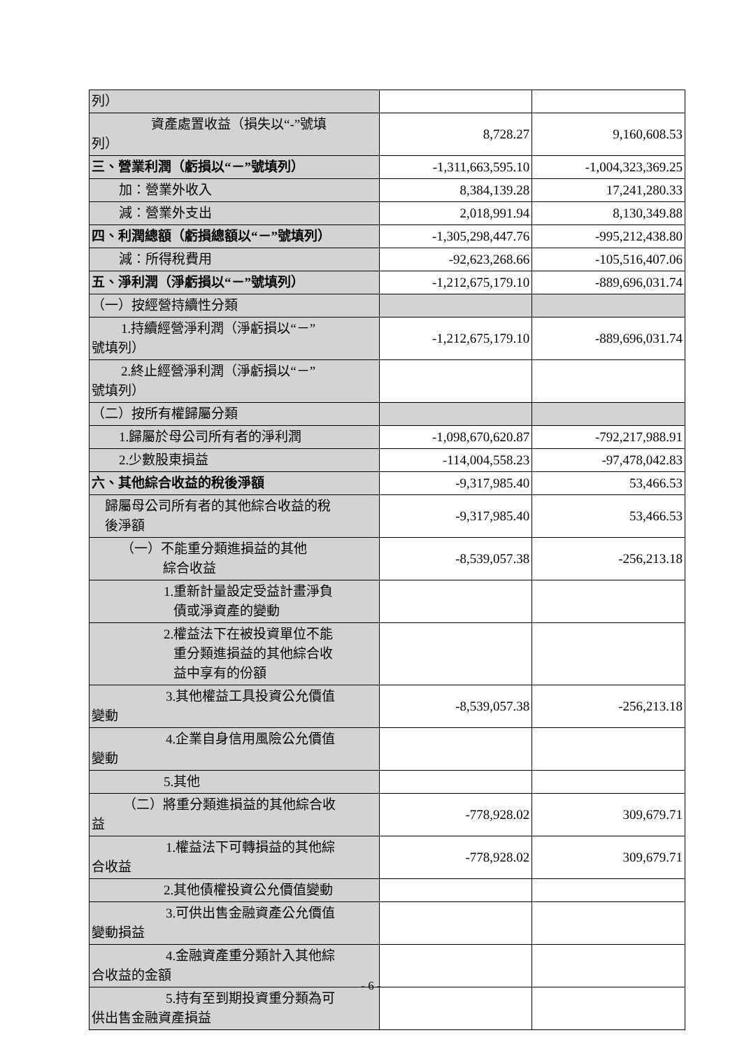| 列） | | |
| 資產處置收益（損失以“-”號填 列） | 8,728.27 | 9,160,608.53 |
| 三、營業利潤（虧損以“－”號填列） | -1,311,663,595.10 | -1,004,323,369.25 |
| 加：營業外收入 | 8,384,139.28 | 17,241,280.33 |
| 減：營業外支出 | 2,018,991.94 | 8,130,349.88 |
| 四、利潤總額（虧損總額以“－”號填列） | -1,305,298,447.76 | -995,212,438.80 |
| 減：所得稅費用 | -92,623,268.66 | -105,516,407.06 |
| 五、淨利潤（淨虧損以“－”號填列） | -1,212,675,179.10 | -889,696,031.74 |
| （一）按經營持續性分類 | | |
| 1.持續經營淨利潤（淨虧損以“－” 號填列） | -1,212,675,179.10 | -889,696,031.74 |
| 2.終止經營淨利潤（淨虧損以“－” 號填列） | | |
| （二）按所有權歸屬分類 | | |
| 1.歸屬於母公司所有者的淨利潤 | -1,098,670,620.87 | -792,217,988.91 |
| 2.少數股東損益 | -114,004,558.23 | -97,478,042.83 |
| 六、其他綜合收益的稅後淨額 | -9,317,985.40 | 53,466.53 |
| 歸屬母公司所有者的其他綜合收益的稅 後淨額 | -9,317,985.40 | 53,466.53 |
| （一）不能重分類進損益的其他 綜合收益 | -8,539,057.38 | -256,213.18 |
| 1.重新計量設定受益計畫淨負 債或淨資產的變動 | | |
| 2.權益法下在被投資單位不能 重分類進損益的其他綜合收 益中享有的份額 | | |
| 3.其他權益工具投資公允價值 變動 | -8,539,057.38 | -256,213.18 |
| 4.企業自身信用風險公允價值 變動 | | |
| 5.其他 | | |
| （二）將重分類進損益的其他綜合收 益 | -778,928.02 | 309,679.71 |
| 1.權益法下可轉損益的其他綜 合收益 | -778,928.02 | 309,679.71 |
| 2.其他債權投資公允價值變動 | | |
| 3.可供出售金融資產公允價值 變動損益 | | |
| 4.金融資產重分類計入其他綜 合收益的金額 | | |
| 5.持有至到期投資重分類為可 供出售金融資產損益 | | |
- 6 -